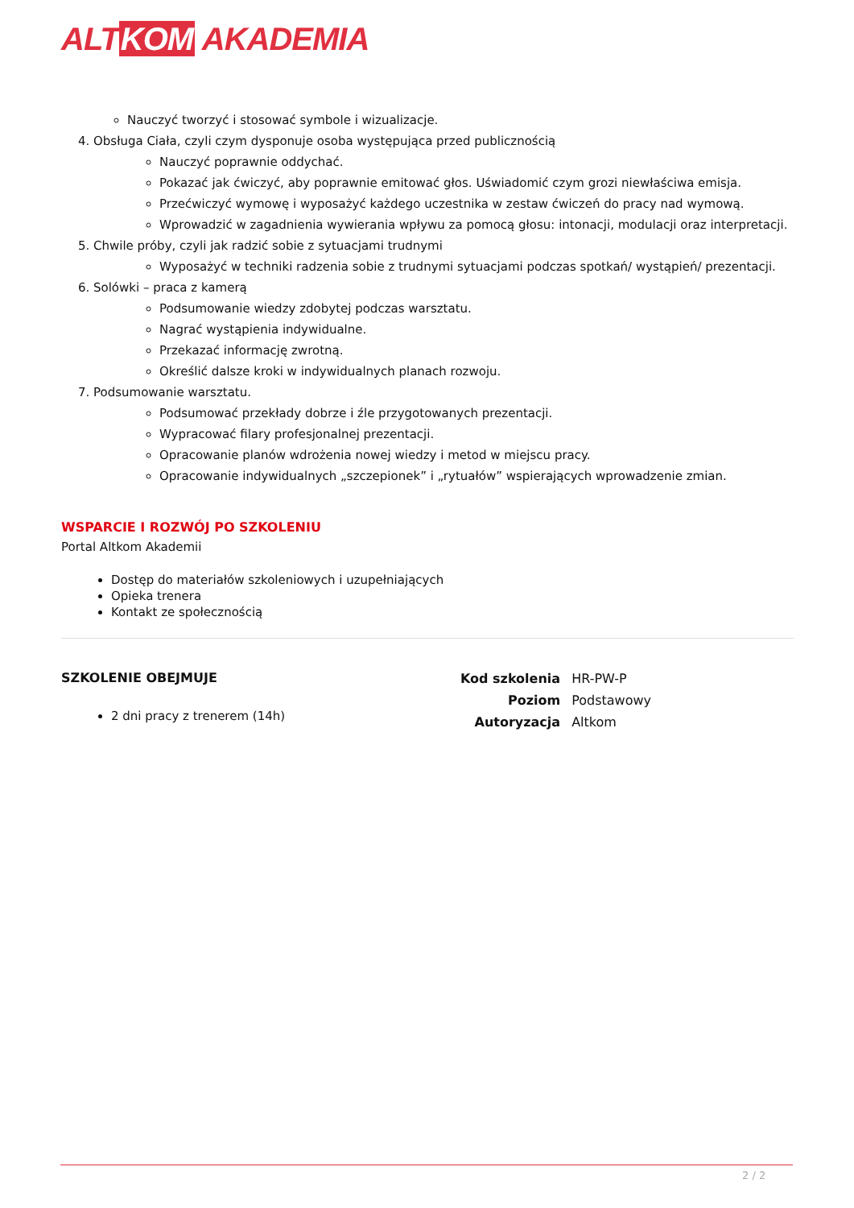ALTKOM AKADEMIA
Nauczyć tworzyć i stosować symbole i wizualizacje.
4. Obsługa Ciała, czyli czym dysponuje osoba występująca przed publicznością
Nauczyć poprawnie oddychać.
Pokazać jak ćwiczyć, aby poprawnie emitować głos. Uświadomić czym grozi niewłaściwa emisja.
Przećwiczyć wymowę i wyposażyć każdego uczestnika w zestaw ćwiczeń do pracy nad wymową.
Wprowadzić w zagadnienia wywierania wpływu za pomocą głosu: intonacji, modulacji oraz interpretacji.
5. Chwile próby, czyli jak radzić sobie z sytuacjami trudnymi
Wyposażyć w techniki radzenia sobie z trudnymi sytuacjami podczas spotkań/ wystąpień/ prezentacji.
6. Solówki – praca z kamerą
Podsumowanie wiedzy zdobytej podczas warsztatu.
Nagrać wystąpienia indywidualne.
Przekazać informację zwrotną.
Określić dalsze kroki w indywidualnych planach rozwoju.
7. Podsumowanie warsztatu.
Podsumować przekłady dobrze i źle przygotowanych prezentacji.
Wypracować filary profesjonalnej prezentacji.
Opracowanie planów wdrożenia nowej wiedzy i metod w miejscu pracy.
Opracowanie indywidualnych „szczepionek” i „rytuałów” wspierających wprowadzenie zmian.
WSPARCIE I ROZWÓJ PO SZKOLENIU
Portal Altkom Akademii
Dostęp do materiałów szkoleniowych i uzupełniających
Opieka trenera
Kontakt ze społecznością
SZKOLENIE OBEJMUJE
2 dni pracy z trenerem (14h)
| Kod szkolenia | HR-PW-P |
| Poziom | Podstawowy |
| Autoryzacja | Altkom |
2 / 2